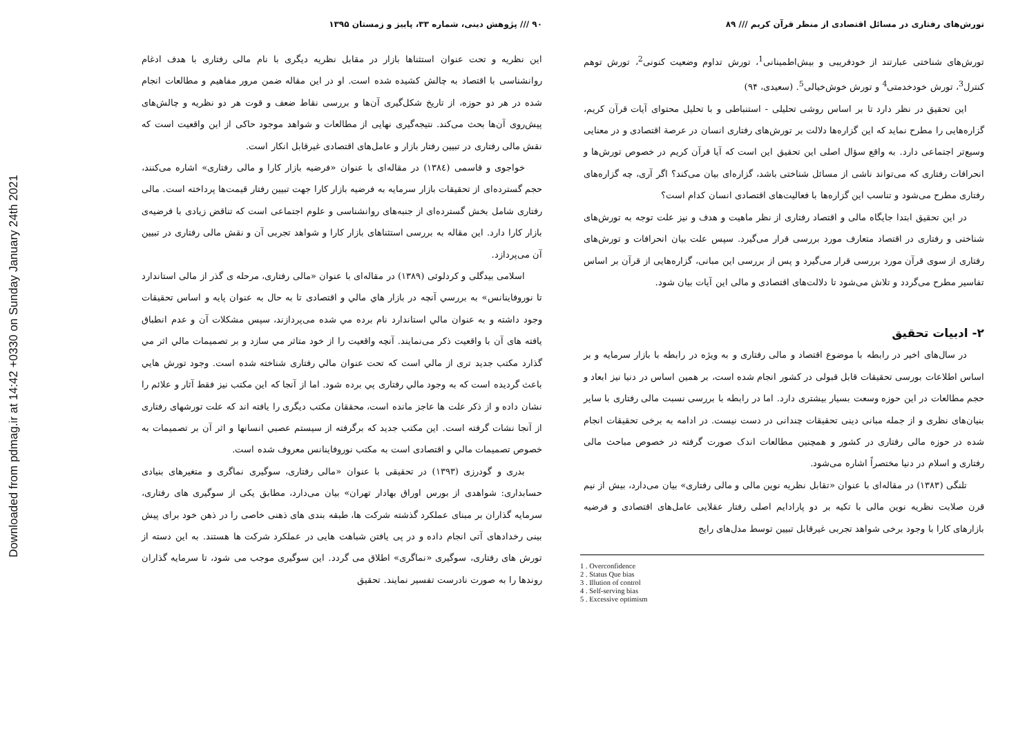Downloaded from pdmag.ir at 14:42 +0330 on Sunday January 24th 2021
تورش‌های رفتاری در مسائل اقتصادی از منظر قرآن کریم /// ۸۹
تورش‌های شناختی عبارتند از خودفریبی و بیش‌اطمینانی<sup>1</sup>، تورش تداوم وضعیت کنونی<sup>2</sup>، تورش توهم کنترل<sup>3</sup>، تورش خودخدمتی<sup>4</sup> و تورش خوش‌خیالی<sup>5</sup>. (سعیدی، ۹۴)
این تحقیق در نظر دارد تا بر اساس روشی تحلیلی - استنباطی و با تحلیل محتوای آیات قرآن کریم، گزاره‌هایی را مطرح نماید که این گزاره‌ها دلالت بر تورش‌های رفتاری انسان در عرصة اقتصادی و در معنایی وسیع‌تر اجتماعی دارد. به واقع سؤال اصلی این تحقیق این است که آیا قرآن کریم در خصوص تورش‌ها و انحرافات رفتاری که می‌تواند ناشی از مسائل شناختی باشد، گزاره‌ای بیان می‌کند؟ اگر آری، چه گزاره‌های رفتاری مطرح می‌شود و تناسب این گزاره‌ها با فعالیت‌های اقتصادی انسان کدام است؟
در این تحقیق ابتدا جایگاه مالی و اقتصاد رفتاری از نظر ماهیت و هدف و نیز علت توجه به تورش‌های شناختی و رفتاری در اقتصاد متعارف مورد بررسی قرار می‌گیرد. سپس علت بیان انحرافات و تورش‌های رفتاری از سوی قرآن مورد بررسی قرار می‌گیرد و پس از بررسی این مبانی، گزاره‌هایی از قرآن بر اساس تفاسیر مطرح می‌گردد و تلاش می‌شود تا دلالت‌های اقتصادی و مالی این آیات بیان شود.
۲- ادبیات تحقیق
در سال‌های اخیر در رابطه با موضوع اقتصاد و مالی رفتاری و به ویژه در رابطه با بازار سرمایه و بر اساس اطلاعات بورسی تحقیقات قابل قبولی در کشور انجام شده است، بر همین اساس در دنیا نیز ابعاد و حجم مطالعات در این حوزه وسعت بسیار بیشتری دارد. اما در رابطه با بررسی نسبت مالی رفتاری با سایر بنیان‌های نظری و از جمله مبانی دینی تحقیقات چندانی در دست نیست. در ادامه به برخی تحقیقات انجام شده در حوزه مالی رفتاری در کشور و همچنین مطالعات اندک صورت گرفته در خصوص مباحث مالی رفتاری و اسلام در دنیا مختصراً اشاره می‌شود.
تلنگی (۱۳۸۳) در مقاله‌ای با عنوان «تقابل نظریه نوین مالی و مالی رفتاری» بیان می‌دارد، بیش از نیم قرن صلابت نظریه نوین مالی با تکیه بر دو پارادایم اصلی رفتار عقلایی عامل‌های اقتصادی و فرضیه بازارهای کارا با وجود برخی شواهد تجربی غیرقابل تبیین توسط مدل‌های رایج
1 . Overconfidence
2 . Status Que bias
3 . Illution of control
4 . Self-serving bias
5 . Excessive optimism
۹۰ /// پژوهش دینی، شماره ۳۳، پاییز و زمستان ۱۳۹۵
این نظریه و تحت عنوان استثناها بازار در مقابل نظریه دیگری با نام مالی رفتاری با هدف ادغام روانشناسی با اقتصاد به چالش کشیده شده است. او در این مقاله ضمن مرور مفاهیم و مطالعات انجام شده در هر دو حوزه، از تاریخ شکل‌گیری آن‌ها و بررسی نقاط ضعف و قوت هر دو نظریه و چالش‌های پیش‌روی آن‌ها بحث می‌کند. نتیجه‌گیری نهایی از مطالعات و شواهد موجود حاکی از این واقعیت است که نقش مالی رفتاری در تبیین رفتار بازار و عامل‌های اقتصادی غیرقابل انکار است.
خواجوی و قاسمی (۱۳۸٤) در مقاله‌ای با عنوان «فرضیه بازار کارا و مالی رفتاری» اشاره می‌کنند، حجم گسترده‌ای از تحقیقات بازار سرمایه به فرضیه بازار کارا جهت تبیین رفتار قیمت‌ها پرداخته است. مالی رفتاری شامل بخش گسترده‌ای از جنبه‌های روانشناسی و علوم اجتماعی است که تناقض زیادی با فرضیه‌ی بازار کارا دارد. این مقاله به بررسی استثناهای بازار کارا و شواهد تجربی آن و نقش مالی رفتاری در تبیین آن می‌پردازد.
اسلامی بیدگلی و کردلوئی (۱۳۸۹) در مقاله‌ای با عنوان «مالی رفتاری، مرحله ی گذر از مالی استاندارد تا نوروفاینانس» به بررسي آنچه در بازار هاي مالي و اقتصادی تا به حال به عنوان پایه و اساس تحقیقات وجود داشته و به عنوان مالي استاندارد نام برده مي شده می‌پردازند، سپس مشکلات آن و عدم انطباق یافته های آن با واقعیت ذکر می‌نمایند. آنچه واقعیت را از خود متاثر مي سازد و بر تصمیمات مالي اثر مي گذارد مکتب جدید تری از مالي است که تحت عنوان مالي رفتاری شناخته شده است. وجود تورش هایي باعث گردیده است که به وجود مالي رفتاری پي برده شود. اما از آنجا که این مکتب نیز فقط آثار و علائم را نشان داده و از ذکر علت ها عاجز مانده است، محققان مکتب دیگری را یافته اند که علت تورشهای رفتاری از آنجا نشات گرفته است. این مکتب جدید که برگرفته از سیستم عصبي انسانها و اثر آن بر تصمیمات به خصوص تصمیمات مالي و اقتصادی است به مکتب نوروفاینانس معروف شده است.
بدری و گودرزی (۱۳۹۳) در تحقیقی با عنوان «مالی رفتاری، سوگیری نماگری و متغیرهای بنیادی حسابداری: شواهدی از بورس اوراق بهادار تهران» بیان می‌دارد، مطابق یکی از سوگیری های رفتاری، سرمایه گذاران بر مبنای عملکرد گذشته شرکت ها، طبقه بندی های ذهنی خاصی را در ذهن خود برای پیش بینی رخدادهای آتی انجام داده و در پی یافتن شباهت هایی در عملکرد شرکت ها هستند. به این دسته از تورش های رفتاری، سوگیری «نماگری» اطلاق می گردد. این سوگیری موجب می شود، تا سرمایه گذاران روندها را به صورت نادرست تفسیر نمایند. تحقیق